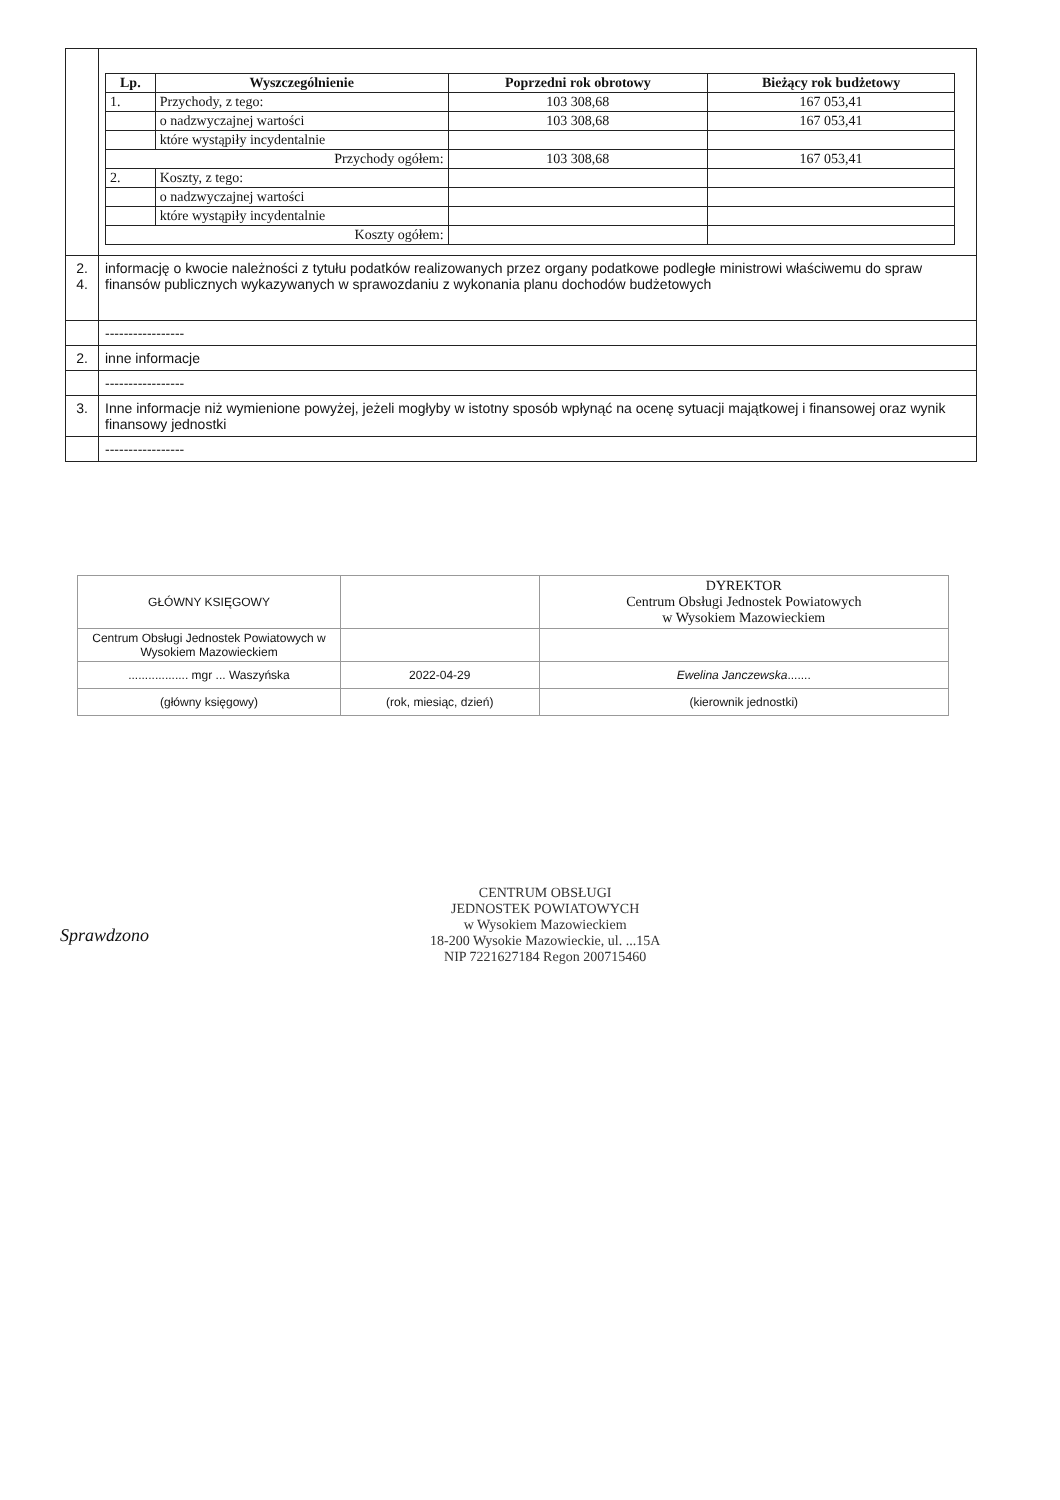| | / Lp. / Wyszczególnienie / Poprzedni rok obrotowy / Bieżący rok budżetowy / / --- / --- / --- / --- / / 1. / Przychody, z tego: / 103 308,68 / 167 053,41 / / / o nadzwyczajnej wartości / 103 308,68 / 167 053,41 / / / które wystąpiły incydentalnie / / / / Przychody ogółem: / / 103 308,68 / 167 053,41 / / 2. / Koszty, z tego: / / / / / o nadzwyczajnej wartości / / / / / które wystąpiły incydentalnie / / / / Koszty ogółem: / / / / |
| 2. 4. | informację o kwocie należności z tytułu podatków realizowanych przez organy podatkowe podległe ministrowi właściwemu do spraw finansów publicznych wykazywanych w sprawozdaniu z wykonania planu dochodów budżetowych |
| | ----------------- |
| 2. | inne informacje |
| | ----------------- |
| 3. | Inne informacje niż wymienione powyżej, jeżeli mogłyby w istotny sposób wpłynąć na ocenę sytuacji majątkowej i finansowej oraz wynik finansowy jednostki |
| | ----------------- |
| GŁÓWNY KSIĘGOWY | | DYREKTOR Centrum Obsługi Jednostek Powiatowych w Wysokiem Mazowieckiem |
| Centrum Obsługi Jednostek Powiatowych w Wysokiem Mazowieckiem | | |
| .................. mgr ... Waszyńska | 2022-04-29 | Ewelina Janczewska ....... |
| (główny księgowy) | (rok, miesiąc, dzień) | (kierownik jednostki) |
CENTRUM OBSŁUGI
JEDNOSTEK POWIATOWYCH
w Wysokiem Mazowieckiem
18-200 Wysokie Mazowieckie, ul. ...15A
NIP 7221627184 Regon 200715460
Sprawdzono